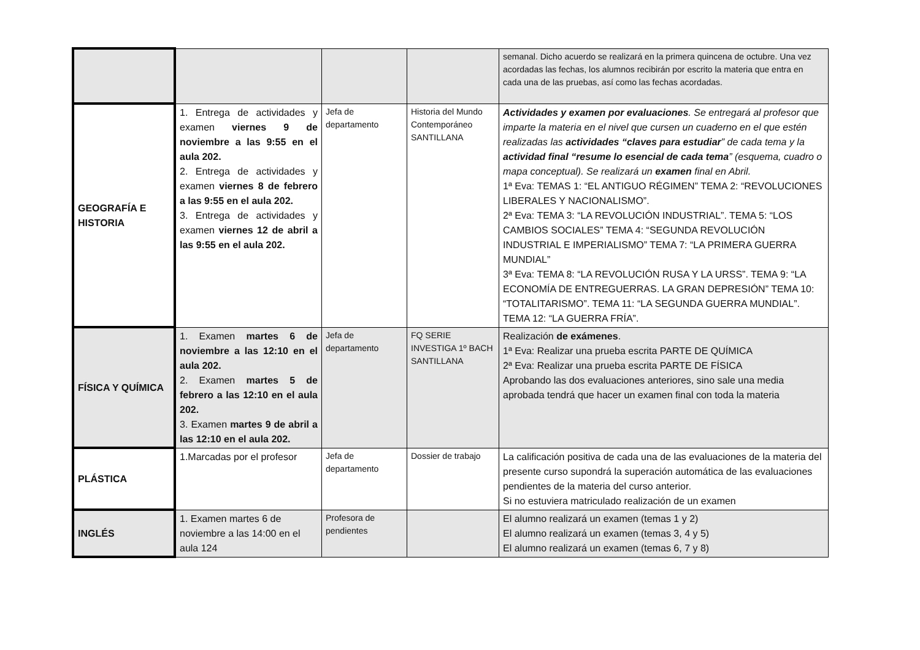| | | | | semanal. Dicho acuerdo se realizará en la primera quincena de octubre. Una vez acordadas las fechas, los alumnos recibirán por escrito la materia que entra en cada una de las pruebas, así como las fechas acordadas. |
| GEOGRAFÍA E HISTORIA | 1. Entrega de actividades y examen viernes 9 de noviembre a las 9:55 en el aula 202. 2. Entrega de actividades y examen viernes 8 de febrero a las 9:55 en el aula 202. 3. Entrega de actividades y examen viernes 12 de abril a las 9:55 en el aula 202. | Jefa de departamento | Historia del Mundo Contemporáneo SANTILLANA | Actividades y examen por evaluaciones . Se entregará al profesor que imparte la materia en el nivel que cursen un cuaderno en el que estén realizadas las actividades “claves para estudiar ” de cada tema y la actividad final “resume lo esencial de cada tema ” (esquema, cuadro o mapa conceptual). Se realizará un examen final en Abril. 1ª Eva: TEMAS 1: “EL ANTIGUO RÉGIMEN” TEMA 2: “REVOLUCIONES LIBERALES Y NACIONALISMO”. 2ª Eva: TEMA 3: “LA REVOLUCIÓN INDUSTRIAL”. TEMA 5: “LOS CAMBIOS SOCIALES” TEMA 4: “SEGUNDA REVOLUCIÓN INDUSTRIAL E IMPERIALISMO” TEMA 7: “LA PRIMERA GUERRA MUNDIAL” 3ª Eva: TEMA 8: “LA REVOLUCIÓN RUSA Y LA URSS”. TEMA 9: “LA ECONOMÍA DE ENTREGUERRAS. LA GRAN DEPRESIÓN” TEMA 10: “TOTALITARISMO”. TEMA 11: “LA SEGUNDA GUERRA MUNDIAL”. TEMA 12: “LA GUERRA FRÍA”. |
| FÍSICA Y QUÍMICA | 1. Examen martes 6 de noviembre a las 12:10 en el aula 202. 2. Examen martes 5 de febrero a las 12:10 en el aula 202. 3. Examen martes 9 de abril a las 12:10 en el aula 202. | Jefa de departamento | FQ SERIE INVESTIGA 1º BACH SANTILLANA | Realización de exámenes . 1ª Eva: Realizar una prueba escrita PARTE DE QUÍMICA 2ª Eva: Realizar una prueba escrita PARTE DE FÍSICA Aprobando las dos evaluaciones anteriores, sino sale una media aprobada tendrá que hacer un examen final con toda la materia |
| PLÁSTICA | 1.Marcadas por el profesor | Jefa de departamento | Dossier de trabajo | La calificación positiva de cada una de las evaluaciones de la materia del presente curso supondrá la superación automática de las evaluaciones pendientes de la materia del curso anterior. Si no estuviera matriculado realización de un examen |
| INGLÉS | 1. Examen martes 6 de noviembre a las 14:00 en el aula 124 | Profesora de pendientes | | El alumno realizará un examen (temas 1 y 2) El alumno realizará un examen (temas 3, 4 y 5) El alumno realizará un examen (temas 6, 7 y 8) |